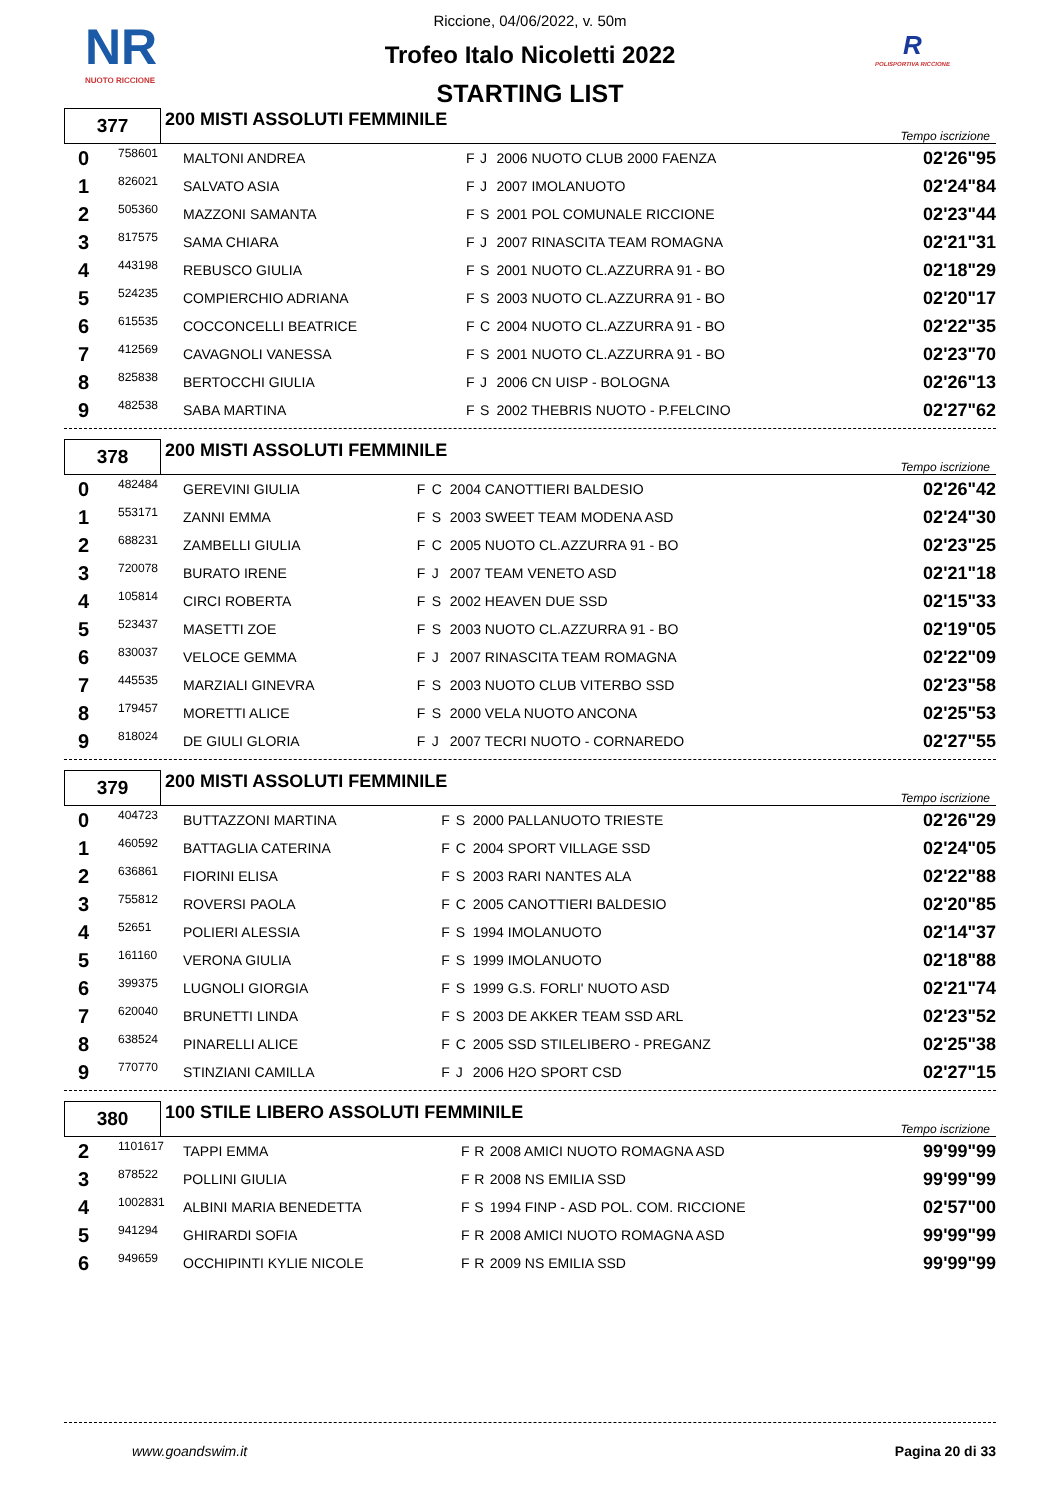NR
NUOTO RICCIONE
R
POLISPORTIVA RICCIONE
Riccione, 04/06/2022, v. 50m
Trofeo Italo Nicoletti 2022
STARTING LIST
| 377 | 200 MISTI ASSOLUTI FEMMINILE | Tempo iscrizione |
| 0 | 758601 | MALTONI ANDREA | F | J | 2006 NUOTO CLUB 2000 FAENZA | 02'26"95 |
| 1 | 826021 | SALVATO ASIA | F | J | 2007 IMOLANUOTO | 02'24"84 |
| 2 | 505360 | MAZZONI SAMANTA | F | S | 2001 POL COMUNALE RICCIONE | 02'23"44 |
| 3 | 817575 | SAMA CHIARA | F | J | 2007 RINASCITA TEAM ROMAGNA | 02'21"31 |
| 4 | 443198 | REBUSCO GIULIA | F | S | 2001 NUOTO CL.AZZURRA 91 - BO | 02'18"29 |
| 5 | 524235 | COMPIERCHIO ADRIANA | F | S | 2003 NUOTO CL.AZZURRA 91 - BO | 02'20"17 |
| 6 | 615535 | COCCONCELLI BEATRICE | F | C | 2004 NUOTO CL.AZZURRA 91 - BO | 02'22"35 |
| 7 | 412569 | CAVAGNOLI VANESSA | F | S | 2001 NUOTO CL.AZZURRA 91 - BO | 02'23"70 |
| 8 | 825838 | BERTOCCHI GIULIA | F | J | 2006 CN UISP - BOLOGNA | 02'26"13 |
| 9 | 482538 | SABA MARTINA | F | S | 2002 THEBRIS NUOTO - P.FELCINO | 02'27"62 |
| 378 | 200 MISTI ASSOLUTI FEMMINILE | Tempo iscrizione |
| 0 | 482484 | GEREVINI GIULIA | F | C | 2004 CANOTTIERI BALDESIO | 02'26"42 |
| 1 | 553171 | ZANNI EMMA | F | S | 2003 SWEET TEAM MODENA ASD | 02'24"30 |
| 2 | 688231 | ZAMBELLI GIULIA | F | C | 2005 NUOTO CL.AZZURRA 91 - BO | 02'23"25 |
| 3 | 720078 | BURATO IRENE | F | J | 2007 TEAM VENETO ASD | 02'21"18 |
| 4 | 105814 | CIRCI ROBERTA | F | S | 2002 HEAVEN DUE SSD | 02'15"33 |
| 5 | 523437 | MASETTI ZOE | F | S | 2003 NUOTO CL.AZZURRA 91 - BO | 02'19"05 |
| 6 | 830037 | VELOCE GEMMA | F | J | 2007 RINASCITA TEAM ROMAGNA | 02'22"09 |
| 7 | 445535 | MARZIALI GINEVRA | F | S | 2003 NUOTO CLUB VITERBO SSD | 02'23"58 |
| 8 | 179457 | MORETTI ALICE | F | S | 2000 VELA NUOTO ANCONA | 02'25"53 |
| 9 | 818024 | DE GIULI GLORIA | F | J | 2007 TECRI NUOTO - CORNAREDO | 02'27"55 |
| 379 | 200 MISTI ASSOLUTI FEMMINILE | Tempo iscrizione |
| 0 | 404723 | BUTTAZZONI MARTINA | F | S | 2000 PALLANUOTO TRIESTE | 02'26"29 |
| 1 | 460592 | BATTAGLIA CATERINA | F | C | 2004 SPORT VILLAGE SSD | 02'24"05 |
| 2 | 636861 | FIORINI ELISA | F | S | 2003 RARI NANTES ALA | 02'22"88 |
| 3 | 755812 | ROVERSI PAOLA | F | C | 2005 CANOTTIERI BALDESIO | 02'20"85 |
| 4 | 52651 | POLIERI ALESSIA | F | S | 1994 IMOLANUOTO | 02'14"37 |
| 5 | 161160 | VERONA GIULIA | F | S | 1999 IMOLANUOTO | 02'18"88 |
| 6 | 399375 | LUGNOLI GIORGIA | F | S | 1999 G.S. FORLI' NUOTO ASD | 02'21"74 |
| 7 | 620040 | BRUNETTI LINDA | F | S | 2003 DE AKKER TEAM SSD ARL | 02'23"52 |
| 8 | 638524 | PINARELLI ALICE | F | C | 2005 SSD STILELIBERO - PREGANZ | 02'25"38 |
| 9 | 770770 | STINZIANI CAMILLA | F | J | 2006 H2O SPORT CSD | 02'27"15 |
| 380 | 100 STILE LIBERO ASSOLUTI FEMMINILE | Tempo iscrizione |
| 2 | 1101617 | TAPPI EMMA | F | R | 2008 AMICI NUOTO ROMAGNA ASD | 99'99"99 |
| 3 | 878522 | POLLINI GIULIA | F | R | 2008 NS EMILIA SSD | 99'99"99 |
| 4 | 1002831 | ALBINI MARIA BENEDETTA | F | S | 1994 FINP - ASD POL. COM. RICCIONE | 02'57"00 |
| 5 | 941294 | GHIRARDI SOFIA | F | R | 2008 AMICI NUOTO ROMAGNA ASD | 99'99"99 |
| 6 | 949659 | OCCHIPINTI KYLIE NICOLE | F | R | 2009 NS EMILIA SSD | 99'99"99 |
www.goandswim.it Pagina 20 di 33